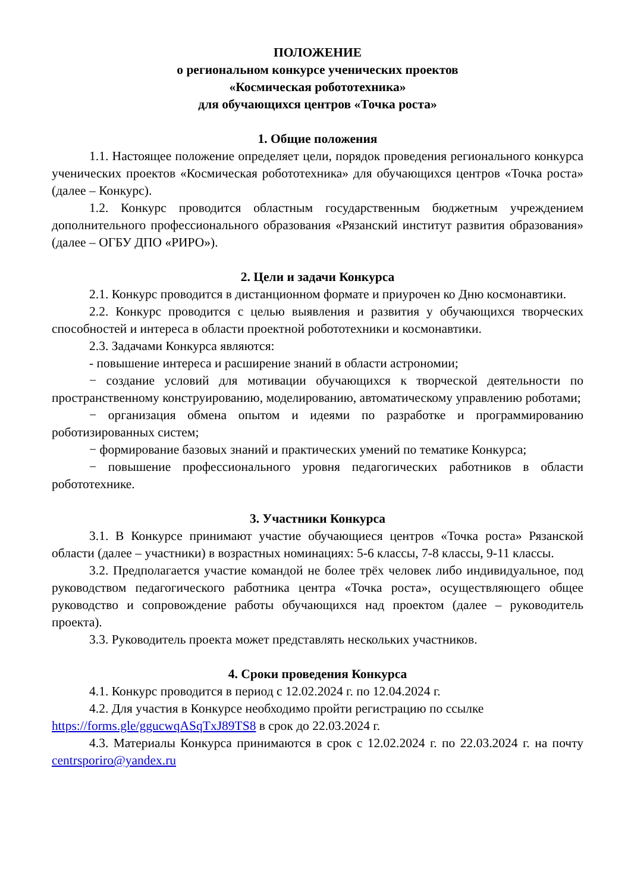ПОЛОЖЕНИЕ
о региональном конкурсе ученических проектов
«Космическая робототехника»
для обучающихся центров «Точка роста»
1. Общие положения
1.1. Настоящее положение определяет цели, порядок проведения регионального конкурса ученических проектов «Космическая робототехника» для обучающихся центров «Точка роста» (далее – Конкурс).
1.2. Конкурс проводится областным государственным бюджетным учреждением дополнительного профессионального образования «Рязанский институт развития образования» (далее – ОГБУ ДПО «РИРО»).
2. Цели и задачи Конкурса
2.1. Конкурс проводится в дистанционном формате и приурочен ко Дню космонавтики.
2.2. Конкурс проводится с целью выявления и развития у обучающихся творческих способностей и интереса в области проектной робототехники и космонавтики.
2.3. Задачами Конкурса являются:
- повышение интереса и расширение знаний в области астрономии;
− создание условий для мотивации обучающихся к творческой деятельности по пространственному конструированию, моделированию, автоматическому управлению роботами;
− организация обмена опытом и идеями по разработке и программированию роботизированных систем;
− формирование базовых знаний и практических умений по тематике Конкурса;
− повышение профессионального уровня педагогических работников в области робототехнике.
3. Участники Конкурса
3.1. В Конкурсе принимают участие обучающиеся центров «Точка роста» Рязанской области (далее – участники) в возрастных номинациях: 5-6 классы, 7-8 классы, 9-11 классы.
3.2. Предполагается участие командой не более трёх человек либо индивидуальное, под руководством педагогического работника центра «Точка роста», осуществляющего общее руководство и сопровождение работы обучающихся над проектом (далее – руководитель проекта).
3.3. Руководитель проекта может представлять нескольких участников.
4. Сроки проведения Конкурса
4.1. Конкурс проводится в период с 12.02.2024 г. по 12.04.2024 г.
4.2. Для участия в Конкурсе необходимо пройти регистрацию по ссылке
https://forms.gle/ggucwqASqTxJ89TS8 в срок до 22.03.2024 г.
4.3. Материалы Конкурса принимаются в срок с 12.02.2024 г. по 22.03.2024 г. на почту centrsporiro@yandex.ru